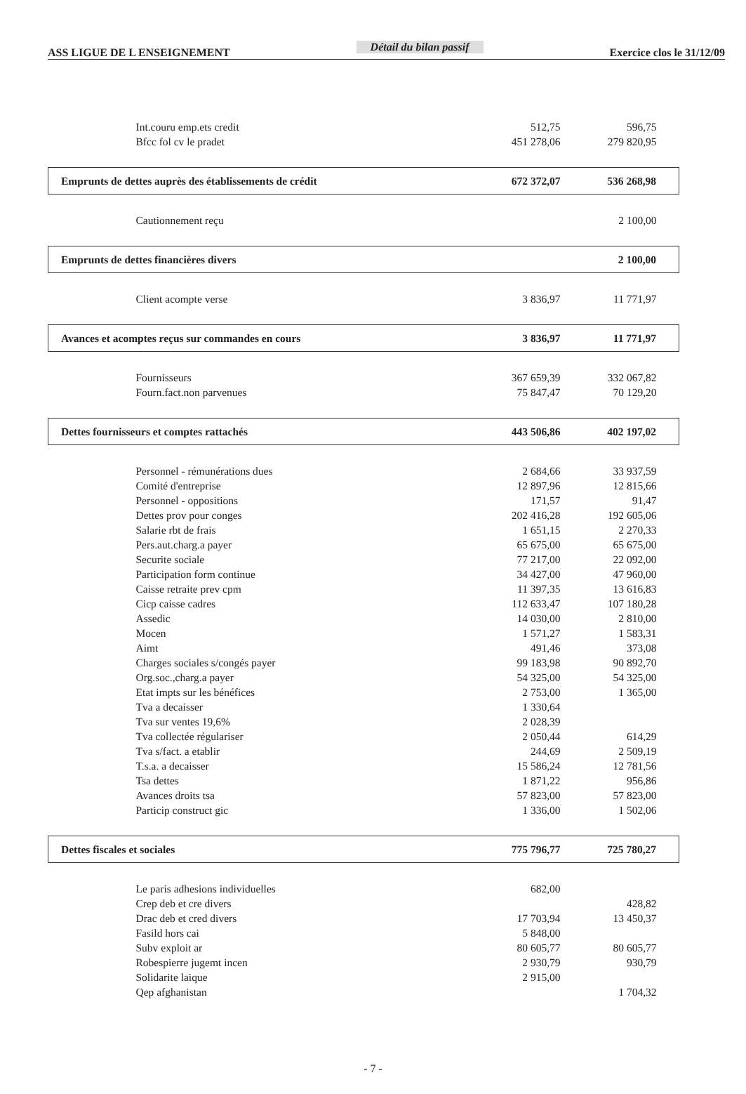ASS LIGUE DE L ENSEIGNEMENT Détail du bilan passif Exercice clos le 31/12/09
| Int.couru emp.ets credit | 512,75 | 596,75 |
| Bfcc fol cv le pradet | 451 278,06 | 279 820,95 |
| Emprunts de dettes auprès des établissements de crédit | 672 372,07 | 536 268,98 |
| Cautionnement reçu | | 2 100,00 |
| Emprunts de dettes financières divers | | 2 100,00 |
| Client acompte verse | 3 836,97 | 11 771,97 |
| Avances et acomptes reçus sur commandes en cours | 3 836,97 | 11 771,97 |
| Fournisseurs | 367 659,39 | 332 067,82 |
| Fourn.fact.non parvenues | 75 847,47 | 70 129,20 |
| Dettes fournisseurs et comptes rattachés | 443 506,86 | 402 197,02 |
| Personnel - rémunérations dues | 2 684,66 | 33 937,59 |
| Comité d'entreprise | 12 897,96 | 12 815,66 |
| Personnel - oppositions | 171,57 | 91,47 |
| Dettes prov pour conges | 202 416,28 | 192 605,06 |
| Salarie rbt de frais | 1 651,15 | 2 270,33 |
| Pers.aut.charg.a payer | 65 675,00 | 65 675,00 |
| Securite sociale | 77 217,00 | 22 092,00 |
| Participation form continue | 34 427,00 | 47 960,00 |
| Caisse retraite prev cpm | 11 397,35 | 13 616,83 |
| Cicp caisse cadres | 112 633,47 | 107 180,28 |
| Assedic | 14 030,00 | 2 810,00 |
| Mocen | 1 571,27 | 1 583,31 |
| Aimt | 491,46 | 373,08 |
| Charges sociales s/congés payer | 99 183,98 | 90 892,70 |
| Org.soc.,charg.a payer | 54 325,00 | 54 325,00 |
| Etat impts sur les bénéfices | 2 753,00 | 1 365,00 |
| Tva a decaisser | 1 330,64 | |
| Tva sur ventes 19,6% | 2 028,39 | |
| Tva collectée régulariser | 2 050,44 | 614,29 |
| Tva s/fact. a etablir | 244,69 | 2 509,19 |
| T.s.a. a decaisser | 15 586,24 | 12 781,56 |
| Tsa dettes | 1 871,22 | 956,86 |
| Avances droits tsa | 57 823,00 | 57 823,00 |
| Particip construct gic | 1 336,00 | 1 502,06 |
| Dettes fiscales et sociales | 775 796,77 | 725 780,27 |
| Le paris adhesions individuelles | 682,00 | |
| Crep deb et cre divers | | 428,82 |
| Drac deb et cred divers | 17 703,94 | 13 450,37 |
| Fasild hors cai | 5 848,00 | |
| Subv exploit ar | 80 605,77 | 80 605,77 |
| Robespierre jugemt incen | 2 930,79 | 930,79 |
| Solidarite laique | 2 915,00 | |
| Qep afghanistan | | 1 704,32 |
- 7 -